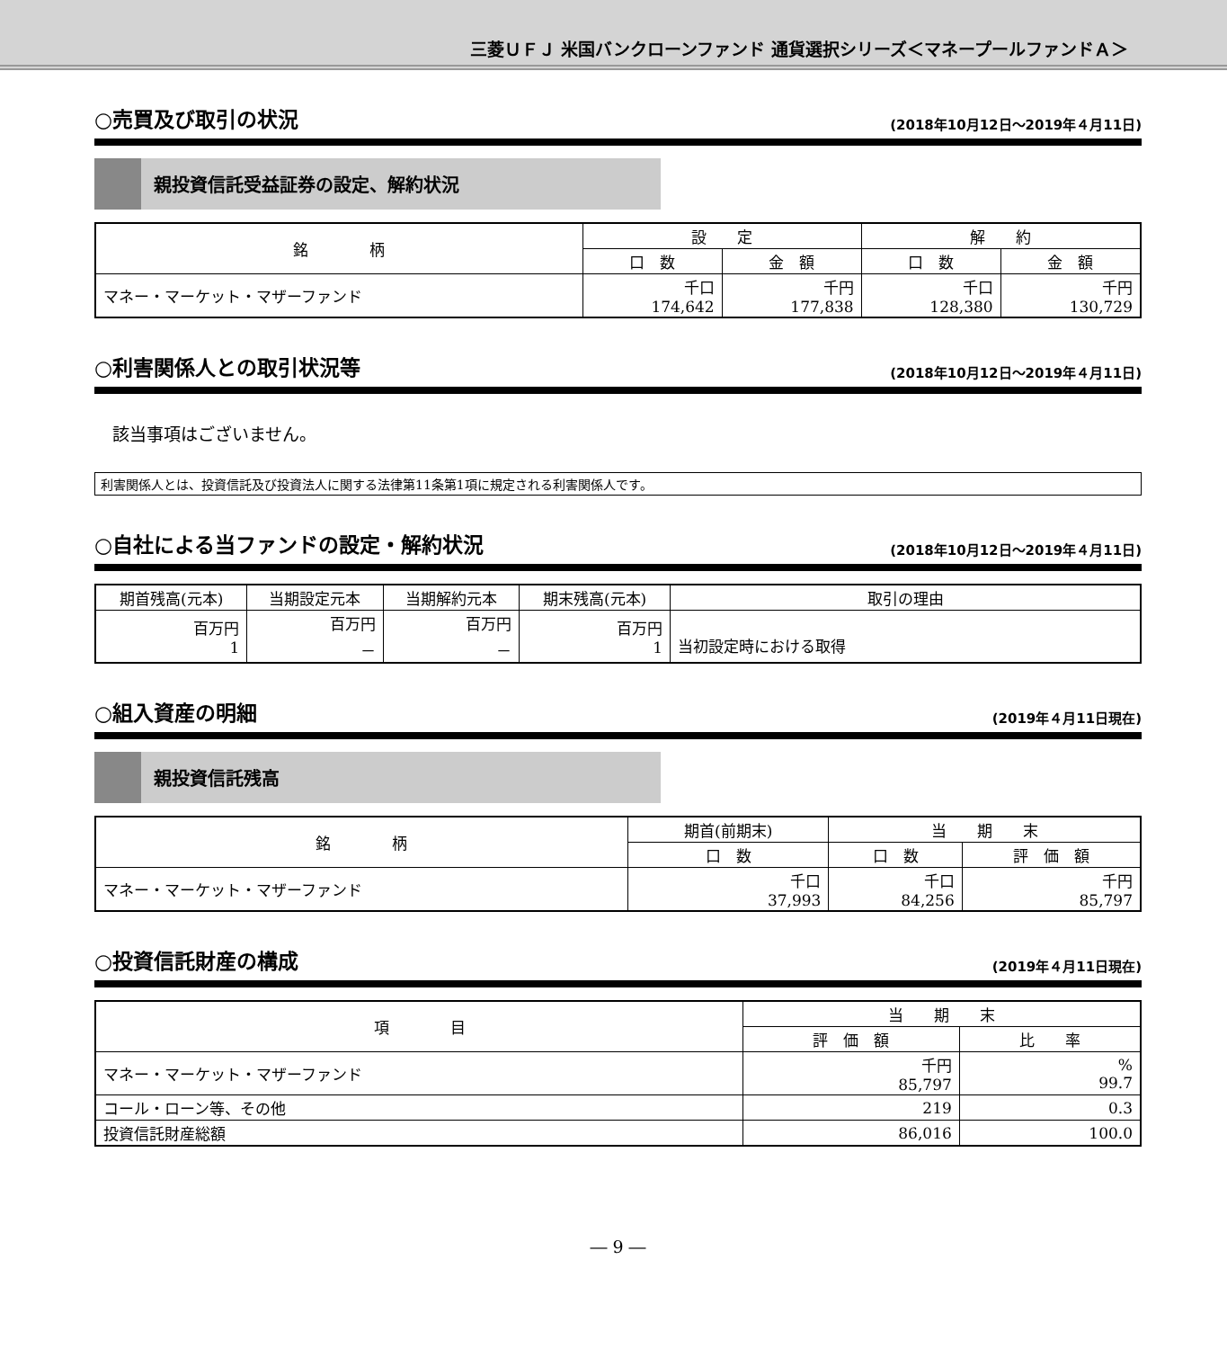三菱ＵＦＪ 米国バンクローンファンド 通貨選択シリーズ＜マネープールファンドＡ＞
○売買及び取引の状況 (2018年10月12日～2019年４月11日)
親投資信託受益証券の設定、解約状況
| 銘 柄 | 設 定 | | 解 約 | |
| --- | --- | --- | --- | --- |
| | 口 数 | 金 額 | 口 数 | 金 額 |
| マネー・マーケット・マザーファンド | 千口 174,642 | 千円 177,838 | 千口 128,380 | 千円 130,729 |
○利害関係人との取引状況等 (2018年10月12日～2019年４月11日)
該当事項はございません。
利害関係人とは、投資信託及び投資法人に関する法律第11条第1項に規定される利害関係人です。
○自社による当ファンドの設定・解約状況 (2018年10月12日～2019年４月11日)
| 期首残高(元本) | 当期設定元本 | 当期解約元本 | 期末残高(元本) | 取引の理由 |
| --- | --- | --- | --- | --- |
| 百万円 1 | 百万円 － | 百万円 － | 百万円 1 | 当初設定時における取得 |
○組入資産の明細 (2019年４月11日現在)
親投資信託残高
| 銘 柄 | 期首(前期末) | 当 期 末 | |
| --- | --- | --- | --- |
| | 口 数 | 口 数 | 評 価 額 |
| マネー・マーケット・マザーファンド | 千口 37,993 | 千口 84,256 | 千円 85,797 |
○投資信託財産の構成 (2019年４月11日現在)
| 項 目 | 当 期 末 | |
| --- | --- | --- |
| | 評 価 額 | 比 率 |
| マネー・マーケット・マザーファンド | 千円 85,797 | % 99.7 |
| コール・ローン等、その他 | 219 | 0.3 |
| 投資信託財産総額 | 86,016 | 100.0 |
― 9 ―